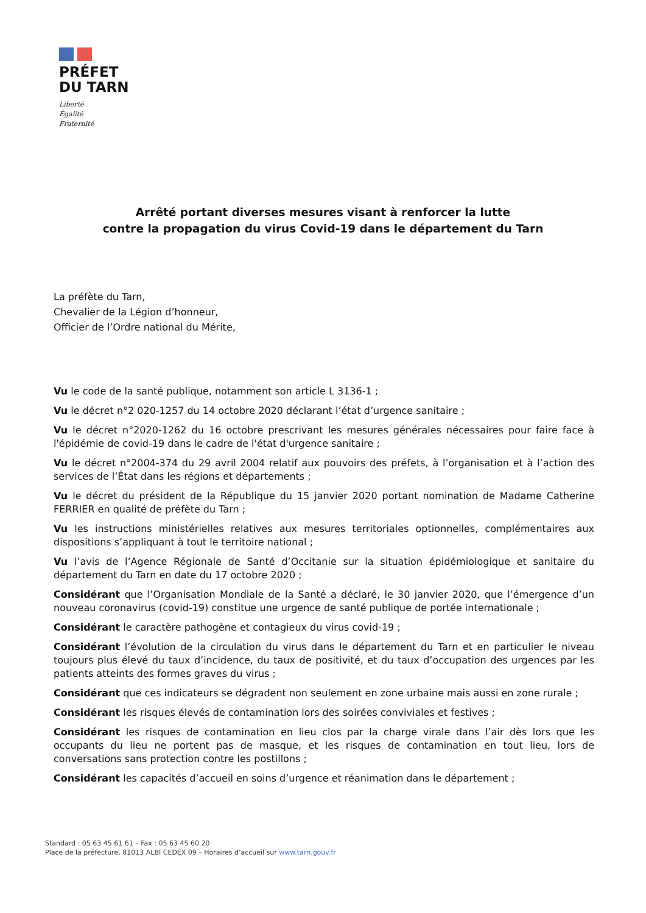PRÉFET
DU TARN
Liberté
Égalité
Fraternité
Arrêté portant diverses mesures visant à renforcer la lutte
contre la propagation du virus Covid-19 dans le département du Tarn
La préfète du Tarn,
Chevalier de la Légion d’honneur,
Officier de l’Ordre national du Mérite,
Vu le code de la santé publique, notamment son article L 3136-1 ;
Vu le décret n°2 020-1257 du 14 octobre 2020 déclarant l’état d’urgence sanitaire ;
Vu le décret n°2020-1262 du 16 octobre prescrivant les mesures générales nécessaires pour faire face à l'épidémie de covid-19 dans le cadre de l'état d'urgence sanitaire ;
Vu le décret n°2004-374 du 29 avril 2004 relatif aux pouvoirs des préfets, à l’organisation et à l’action des services de l’État dans les régions et départements ;
Vu le décret du président de la République du 15 janvier 2020 portant nomination de Madame Catherine FERRIER en qualité de préfète du Tarn ;
Vu les instructions ministérielles relatives aux mesures territoriales optionnelles, complémentaires aux dispositions s’appliquant à tout le territoire national ;
Vu l’avis de l’Agence Régionale de Santé d’Occitanie sur la situation épidémiologique et sanitaire du département du Tarn en date du 17 octobre 2020 ;
Considérant que l’Organisation Mondiale de la Santé a déclaré, le 30 janvier 2020, que l’émergence d’un nouveau coronavirus (covid-19) constitue une urgence de santé publique de portée internationale ;
Considérant le caractère pathogène et contagieux du virus covid-19 ;
Considérant l’évolution de la circulation du virus dans le département du Tarn et en particulier le niveau toujours plus élevé du taux d’incidence, du taux de positivité, et du taux d’occupation des urgences par les patients atteints des formes graves du virus ;
Considérant que ces indicateurs se dégradent non seulement en zone urbaine mais aussi en zone rurale ;
Considérant les risques élevés de contamination lors des soirées conviviales et festives ;
Considérant les risques de contamination en lieu clos par la charge virale dans l’air dès lors que les occupants du lieu ne portent pas de masque, et les risques de contamination en tout lieu, lors de conversations sans protection contre les postillons ;
Considérant les capacités d’accueil en soins d’urgence et réanimation dans le département ;
Standard : 05 63 45 61 61 – Fax : 05 63 45 60 20
Place de la préfecture, 81013 ALBI CEDEX 09 – Horaires d’accueil sur www.tarn.gouv.fr